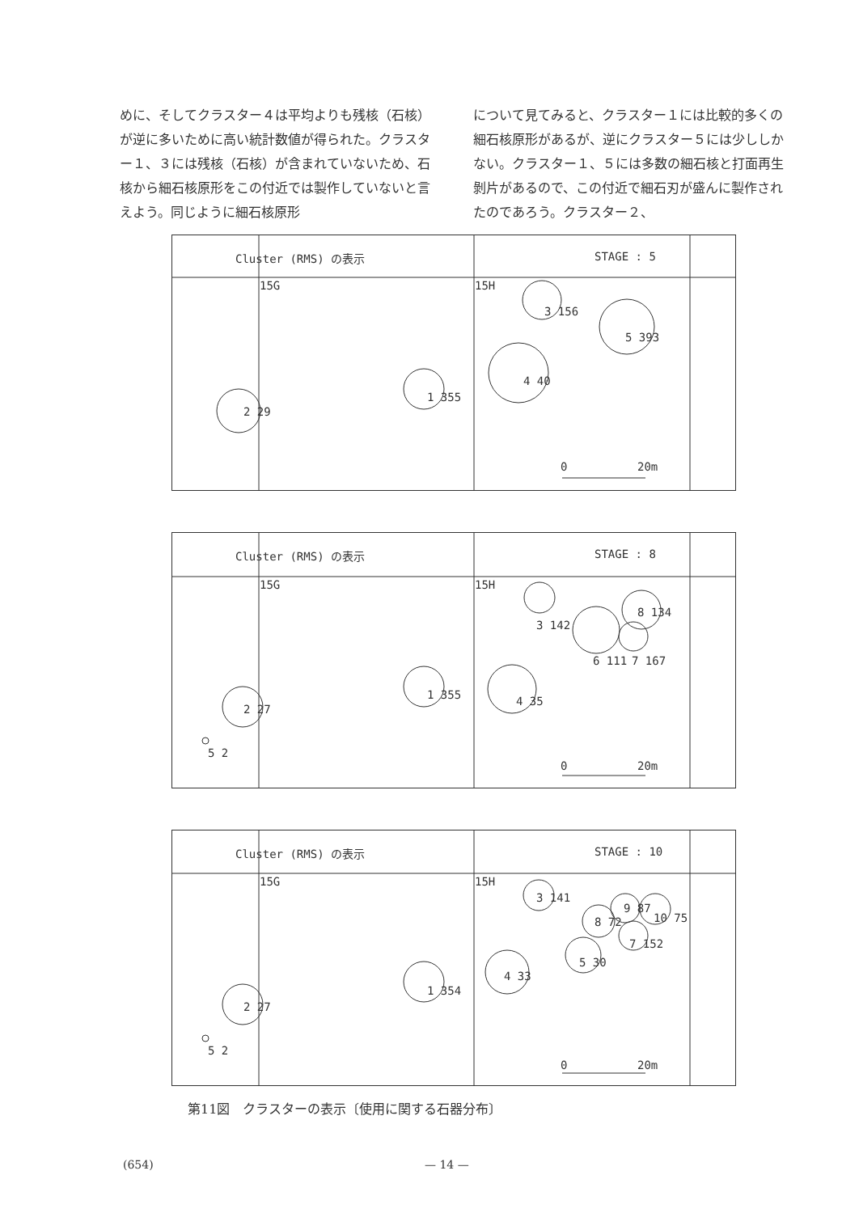めに、そしてクラスター４は平均よりも残核（石核）が逆に多いために高い統計数値が得られた。クラスター１、３には残核（石核）が含まれていないため、石核から細石核原形をこの付近では製作していないと言えよう。同じように細石核原形
について見てみると、クラスター１には比較的多くの細石核原形があるが、逆にクラスター５には少ししかない。クラスター１、５には多数の細石核と打面再生剝片があるので、この付近で細石刃が盛んに製作されたのであろう。クラスター２、
Cluster (RMS) の表示 STAGE : 5
15G 15H
3 156
5 393
4 40
1 355
2 29
0 20m
Cluster (RMS) の表示 STAGE : 8
15G 15H
3 142
8 134
6 111 7 167
4 35 1 355
2 27
5 2
0 20m
Cluster (RMS) の表示 STAGE : 10
15G 15H
3 141
9 87
10 75 8 72
7 152
5 30
4 33
1 354
2 27
5 2
0 20m
第11図　クラスターの表示〔使用に関する石器分布〕
(654) — 14 —